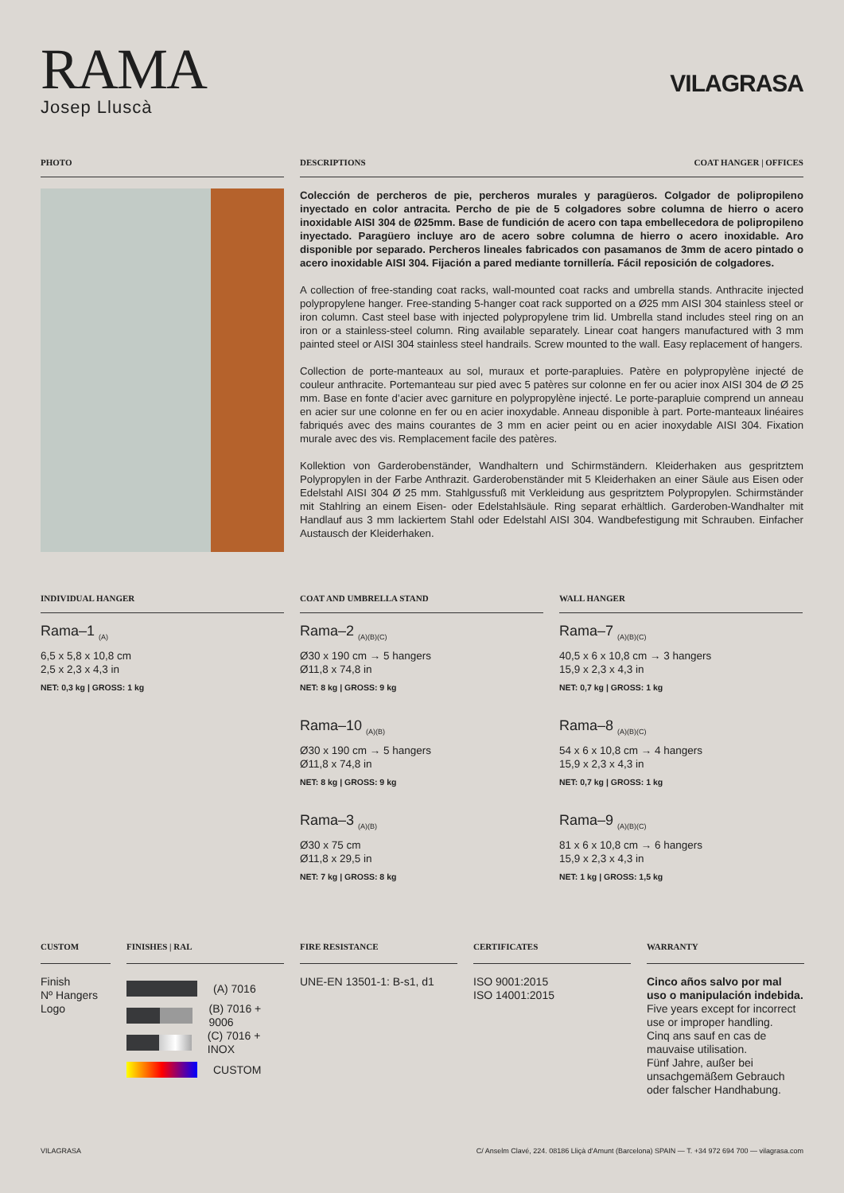RAMA
Josep Lluscà
VILAGRASA
PHOTO DESCRIPTIONS COAT HANGER | OFFICES
Colección de percheros de pie, percheros murales y paragüeros. Colgador de polipropileno inyectado en color antracita. Percho de pie de 5 colgadores sobre columna de hierro o acero inoxidable AISI 304 de Ø25mm. Base de fundición de acero con tapa embellecedora de polipropileno inyectado. Paragüero incluye aro de acero sobre columna de hierro o acero inoxidable. Aro disponible por separado. Percheros lineales fabricados con pasamanos de 3mm de acero pintado o acero inoxidable AISI 304. Fijación a pared mediante tornillería. Fácil reposición de colgadores.
A collection of free-standing coat racks, wall-mounted coat racks and umbrella stands. Anthracite injected polypropylene hanger. Free-standing 5-hanger coat rack supported on a Ø25 mm AISI 304 stainless steel or iron column. Cast steel base with injected polypropylene trim lid. Umbrella stand includes steel ring on an iron or a stainless-steel column. Ring available separately. Linear coat hangers manufactured with 3 mm painted steel or AISI 304 stainless steel handrails. Screw mounted to the wall. Easy replacement of hangers.
Collection de porte-manteaux au sol, muraux et porte-parapluies. Patère en polypropylène injecté de couleur anthracite. Portemanteau sur pied avec 5 patères sur colonne en fer ou acier inox AISI 304 de Ø 25 mm. Base en fonte d’acier avec garniture en polypropylène injecté. Le porte-parapluie comprend un anneau en acier sur une colonne en fer ou en acier inoxydable. Anneau disponible à part. Porte-manteaux linéaires fabriqués avec des mains courantes de 3 mm en acier peint ou en acier inoxydable AISI 304. Fixation murale avec des vis. Remplacement facile des patères.
Kollektion von Garderobenständer, Wandhaltern und Schirmständern. Kleiderhaken aus gespritztem Polypropylen in der Farbe Anthrazit. Garderobenständer mit 5 Kleiderhaken an einer Säule aus Eisen oder Edelstahl AISI 304 Ø 25 mm. Stahlgussfuß mit Verkleidung aus gespritztem Polypropylen. Schirmständer mit Stahlring an einem Eisen- oder Edelstahlsäule. Ring separat erhältlich. Garderoben-Wandhalter mit Handlauf aus 3 mm lackiertem Stahl oder Edelstahl AISI 304. Wandbefestigung mit Schrauben. Einfacher Austausch der Kleiderhaken.
INDIVIDUAL HANGER
Rama–1 <sub>(A)</sub>
6,5 x 5,8 x 10,8 cm
2,5 x 2,3 x 4,3 in
NET: 0,3 kg | GROSS: 1 kg
COAT AND UMBRELLA STAND
Rama–2 <sub>(A)(B)(C)</sub>
Ø30 x 190 cm → 5 hangers
Ø11,8 x 74,8 in
NET: 8 kg | GROSS: 9 kg
Rama–10 <sub>(A)(B)</sub>
Ø30 x 190 cm → 5 hangers
Ø11,8 x 74,8 in
NET: 8 kg | GROSS: 9 kg
Rama–3 <sub>(A)(B)</sub>
Ø30 x 75 cm
Ø11,8 x 29,5 in
NET: 7 kg | GROSS: 8 kg
WALL HANGER
Rama–7 <sub>(A)(B)(C)</sub>
40,5 x 6 x 10,8 cm → 3 hangers
15,9 x 2,3 x 4,3 in
NET: 0,7 kg | GROSS: 1 kg
Rama–8 <sub>(A)(B)(C)</sub>
54 x 6 x 10,8 cm → 4 hangers
15,9 x 2,3 x 4,3 in
NET: 0,7 kg | GROSS: 1 kg
Rama–9 <sub>(A)(B)(C)</sub>
81 x 6 x 10,8 cm → 6 hangers
15,9 x 2,3 x 4,3 in
NET: 1 kg | GROSS: 1,5 kg
CUSTOM
Finish
Nº Hangers
Logo
FINISHES | RAL
(A) 7016
(B) 7016 + 9006
(C) 7016 + INOX
CUSTOM
FIRE RESISTANCE
UNE-EN 13501-1: B-s1, d1
CERTIFICATES
ISO 9001:2015
ISO 14001:2015
WARRANTY
Cinco años salvo por mal uso o manipulación indebida.
Five years except for incorrect use or improper handling.
Cinq ans sauf en cas de mauvaise utilisation.
Fünf Jahre, außer bei unsachgemäßem Gebrauch oder falscher Handhabung.
VILAGRASA C/ Anselm Clavé, 224. 08186 Lliçà d'Amunt (Barcelona) SPAIN — T. +34 972 694 700 — vilagrasa.com